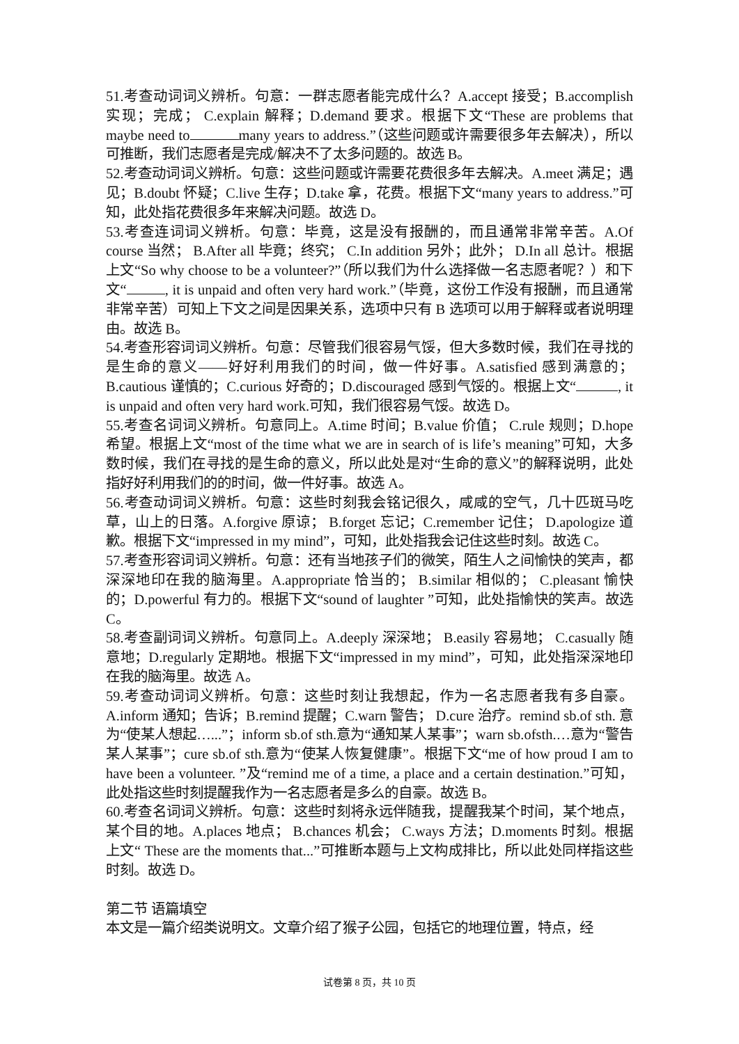51.考查动词词义辨析。句意：一群志愿者能完成什么？A.accept 接受；B.accomplish 实现；完成； C.explain 解释；D.demand 要求。根据下文“These are problems that maybe need to many years to address.”（这些问题或许需要很多年去解决），所以可推断，我们志愿者是完成/解决不了太多问题的。故选 B。
52.考查动词词义辨析。句意：这些问题或许需要花费很多年去解决。A.meet 满足；遇见；B.doubt 怀疑；C.live 生存；D.take 拿，花费。根据下文“many years to address.”可知，此处指花费很多年来解决问题。故选 D。
53.考查连词词义辨析。句意：毕竟，这是没有报酬的，而且通常非常辛苦。A.Of course 当然； B.After all 毕竟；终究； C.In addition 另外；此外； D.In all 总计。根据上文“So why choose to be a volunteer?”（所以我们为什么选择做一名志愿者呢？）和下文“ , it is unpaid and often very hard work.”（毕竟，这份工作没有报酬，而且通常非常辛苦）可知上下文之间是因果关系，选项中只有 B 选项可以用于解释或者说明理由。故选 B。
54.考查形容词词义辨析。句意：尽管我们很容易气馁，但大多数时候，我们在寻找的是生命的意义——好好利用我们的时间，做一件好事。A.satisfied 感到满意的；B.cautious 谨慎的；C.curious 好奇的；D.discouraged 感到气馁的。根据上文“ , it is unpaid and often very hard work.可知，我们很容易气馁。故选 D。
55.考查名词词义辨析。句意同上。A.time 时间；B.value 价值； C.rule 规则；D.hope 希望。根据上文“most of the time what we are in search of is life’s meaning”可知，大多数时候，我们在寻找的是生命的意义，所以此处是对“生命的意义”的解释说明，此处指好好利用我们的的时间，做一件好事。故选 A。
56.考查动词词义辨析。句意：这些时刻我会铭记很久，咸咸的空气，几十匹斑马吃草，山上的日落。A.forgive 原谅； B.forget 忘记；C.remember 记住； D.apologize 道歉。根据下文“impressed in my mind”，可知，此处指我会记住这些时刻。故选 C。
57.考查形容词词义辨析。句意：还有当地孩子们的微笑，陌生人之间愉快的笑声，都深深地印在我的脑海里。A.appropriate 恰当的； B.similar 相似的； C.pleasant 愉快的；D.powerful 有力的。根据下文“sound of laughter ”可知，此处指愉快的笑声。故选 C。
58.考查副词词义辨析。句意同上。A.deeply 深深地； B.easily 容易地； C.casually 随意地；D.regularly 定期地。根据下文“impressed in my mind”，可知，此处指深深地印在我的脑海里。故选 A。
59.考查动词词义辨析。句意：这些时刻让我想起，作为一名志愿者我有多自豪。A.inform 通知；告诉；B.remind 提醒；C.warn 警告； D.cure 治疗。remind sb.of sth. 意为“使某人想起…...”；inform sb.of sth.意为“通知某人某事”；warn sb.ofsth.…意为“警告某人某事”；cure sb.of sth.意为“使某人恢复健康”。根据下文“me of how proud I am to have been a volunteer. ”及“remind me of a time, a place and a certain destination.”可知，此处指这些时刻提醒我作为一名志愿者是多么的自豪。故选 B。
60.考查名词词义辨析。句意：这些时刻将永远伴随我，提醒我某个时间，某个地点，某个目的地。A.places 地点； B.chances 机会； C.ways 方法；D.moments 时刻。根据上文“ These are the moments that...”可推断本题与上文构成排比，所以此处同样指这些时刻。故选 D。
第二节 语篇填空
本文是一篇介绍类说明文。文章介绍了猴子公园，包括它的地理位置，特点，经
试卷第 8 页，共 10 页